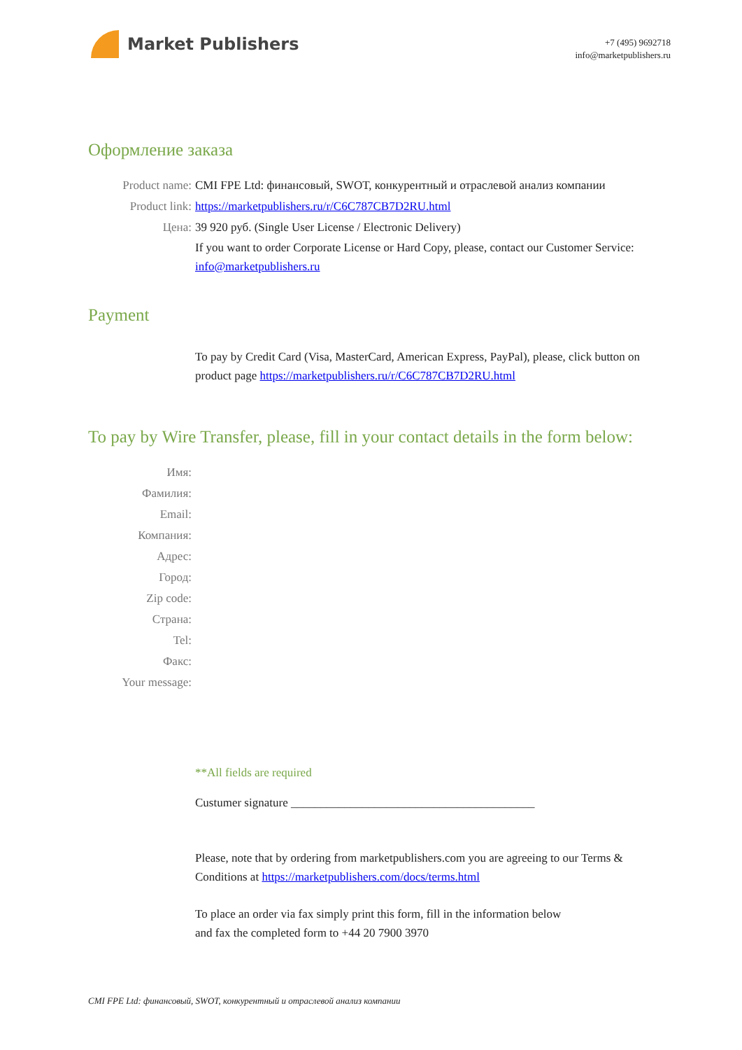Market Publishers
+7 (495) 9692718
info@marketpublishers.ru
Оформление заказа
Product name: CMI FPE Ltd: финансовый, SWOT, конкурентный и отраслевой анализ компании
Product link: https://marketpublishers.ru/r/C6C787CB7D2RU.html
Цена: 39 920 руб. (Single User License / Electronic Delivery)
If you want to order Corporate License or Hard Copy, please, contact our Customer Service: info@marketpublishers.ru
Payment
To pay by Credit Card (Visa, MasterCard, American Express, PayPal), please, click button on product page https://marketpublishers.ru/r/C6C787CB7D2RU.html
To pay by Wire Transfer, please, fill in your contact details in the form below:
Имя:
Фамилия:
Email:
Компания:
Адрес:
Город:
Zip code:
Страна:
Tel:
Факс:
Your message:
**All fields are required
Custumer signature _________________________________________
Please, note that by ordering from marketpublishers.com you are agreeing to our Terms & Conditions at https://marketpublishers.com/docs/terms.html
To place an order via fax simply print this form, fill in the information below
and fax the completed form to +44 20 7900 3970
CMI FPE Ltd: финансовый, SWOT, конкурентный и отраслевой анализ компании